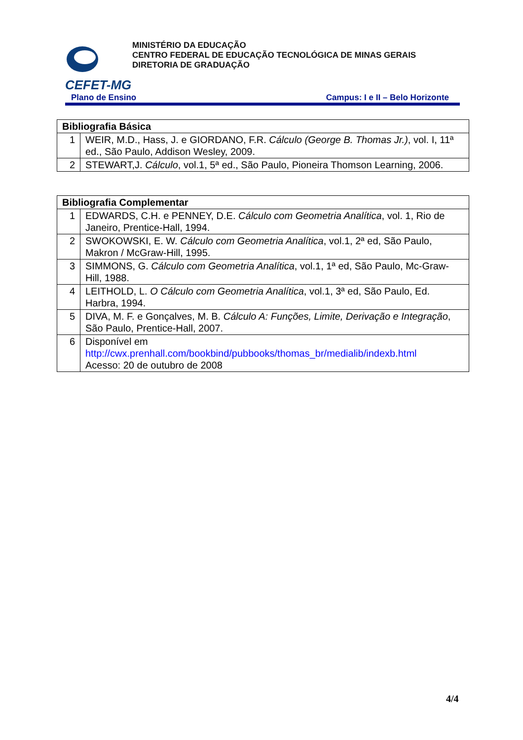CEFET-MG
MINISTÉRIO DA EDUCAÇÃO
CENTRO FEDERAL DE EDUCAÇÃO TECNOLÓGICA DE MINAS GERAIS
DIRETORIA DE GRADUAÇÃO
Plano de Ensino Campus: I e II – Belo Horizonte
| Bibliografia Básica | |
| --- | --- |
| 1 | WEIR, M.D., Hass, J. e GIORDANO, F.R. Cálculo (George B. Thomas Jr.) , vol. I, 11ª ed., São Paulo, Addison Wesley, 2009. |
| 2 | STEWART,J. Cálculo , vol.1, 5ª ed., São Paulo, Pioneira Thomson Learning, 2006. |
| Bibliografia Complementar | |
| --- | --- |
| 1 | EDWARDS, C.H. e PENNEY, D.E. Cálculo com Geometria Analítica , vol. 1, Rio de Janeiro, Prentice-Hall, 1994. |
| 2 | SWOKOWSKI, E. W. Cálculo com Geometria Analítica , vol.1, 2ª ed, São Paulo, Makron / McGraw-Hill, 1995. |
| 3 | SIMMONS, G. Cálculo com Geometria Analítica , vol.1, 1ª ed, São Paulo, Mc-Graw-Hill, 1988. |
| 4 | LEITHOLD, L. O Cálculo com Geometria Analítica , vol.1, 3ª ed, São Paulo, Ed. Harbra, 1994. |
| 5 | DIVA, M. F. e Gonçalves, M. B. Cálculo A: Funções, Limite, Derivação e Integração , São Paulo, Prentice-Hall, 2007. |
| 6 | Disponível em http://cwx.prenhall.com/bookbind/pubbooks/thomas_br/medialib/indexb.html Acesso: 20 de outubro de 2008 |
4/4